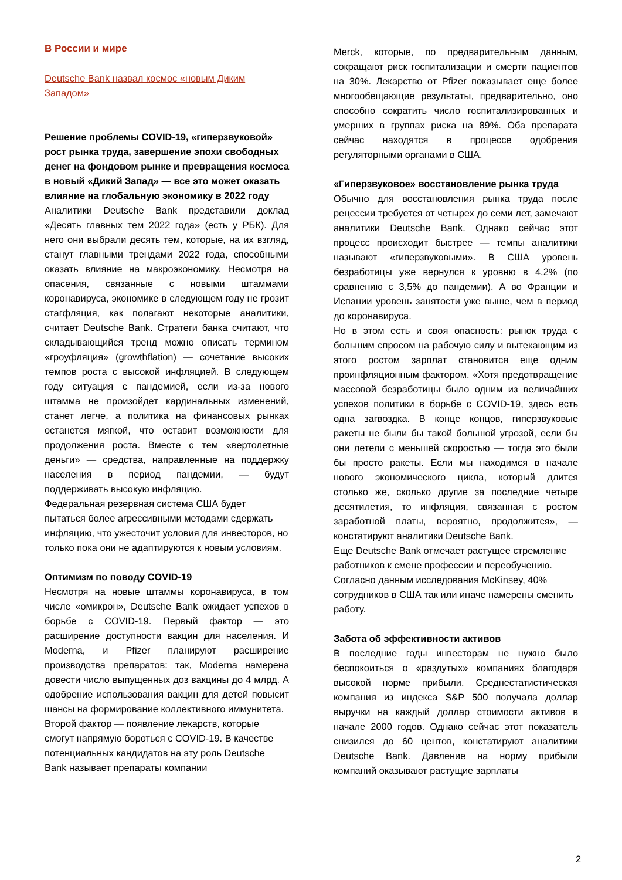В России и мире
Deutsche Bank назвал космос «новым Диким Западом»
Решение проблемы COVID-19, «гиперзвуковой» рост рынка труда, завершение эпохи свободных денег на фондовом рынке и превращения космоса в новый «Дикий Запад» — все это может оказать влияние на глобальную экономику в 2022 году
Аналитики Deutsche Bank представили доклад «Десять главных тем 2022 года» (есть у РБК). Для него они выбрали десять тем, которые, на их взгляд, станут главными трендами 2022 года, способными оказать влияние на макроэкономику. Несмотря на опасения, связанные с новыми штаммами коронавируса, экономике в следующем году не грозит стагфляция, как полагают некоторые аналитики, считает Deutsche Bank. Стратеги банка считают, что складывающийся тренд можно описать термином «гроуфляция» (growthflation) — сочетание высоких темпов роста с высокой инфляцией. В следующем году ситуация с пандемией, если из-за нового штамма не произойдет кардинальных изменений, станет легче, а политика на финансовых рынках останется мягкой, что оставит возможности для продолжения роста. Вместе с тем «вертолетные деньги» — средства, направленные на поддержку населения в период пандемии, — будут поддерживать высокую инфляцию.
Федеральная резервная система США будет пытаться более агрессивными методами сдержать инфляцию, что ужесточит условия для инвесторов, но только пока они не адаптируются к новым условиям.
Оптимизм по поводу COVID-19
Несмотря на новые штаммы коронавируса, в том числе «омикрон», Deutsche Bank ожидает успехов в борьбе с COVID-19. Первый фактор — это расширение доступности вакцин для населения. И Moderna, и Pfizer планируют расширение производства препаратов: так, Moderna намерена довести число выпущенных доз вакцины до 4 млрд. А одобрение использования вакцин для детей повысит шансы на формирование коллективного иммунитета.
Второй фактор — появление лекарств, которые смогут напрямую бороться с COVID-19. В качестве потенциальных кандидатов на эту роль Deutsche Bank называет препараты компании
Merck, которые, по предварительным данным, сокращают риск госпитализации и смерти пациентов на 30%. Лекарство от Pfizer показывает еще более многообещающие результаты, предварительно, оно способно сократить число госпитализированных и умерших в группах риска на 89%. Оба препарата сейчас находятся в процессе одобрения регуляторными органами в США.
«Гиперзвуковое» восстановление рынка труда
Обычно для восстановления рынка труда после рецессии требуется от четырех до семи лет, замечают аналитики Deutsche Bank. Однако сейчас этот процесс происходит быстрее — темпы аналитики называют «гиперзвуковыми». В США уровень безработицы уже вернулся к уровню в 4,2% (по сравнению с 3,5% до пандемии). А во Франции и Испании уровень занятости уже выше, чем в период до коронавируса.
Но в этом есть и своя опасность: рынок труда с большим спросом на рабочую силу и вытекающим из этого ростом зарплат становится еще одним проинфляционным фактором. «Хотя предотвращение массовой безработицы было одним из величайших успехов политики в борьбе с COVID-19, здесь есть одна загвоздка. В конце концов, гиперзвуковые ракеты не были бы такой большой угрозой, если бы они летели с меньшей скоростью — тогда это были бы просто ракеты. Если мы находимся в начале нового экономического цикла, который длится столько же, сколько другие за последние четыре десятилетия, то инфляция, связанная с ростом заработной платы, вероятно, продолжится», — констатируют аналитики Deutsche Bank.
Еще Deutsche Bank отмечает растущее стремление работников к смене профессии и переобучению. Согласно данным исследования McKinsey, 40% сотрудников в США так или иначе намерены сменить работу.
Забота об эффективности активов
В последние годы инвесторам не нужно было беспокоиться о «раздутых» компаниях благодаря высокой норме прибыли. Среднестатистическая компания из индекса S&P 500 получала доллар выручки на каждый доллар стоимости активов в начале 2000 годов. Однако сейчас этот показатель снизился до 60 центов, констатируют аналитики Deutsche Bank. Давление на норму прибыли компаний оказывают растущие зарплаты
2